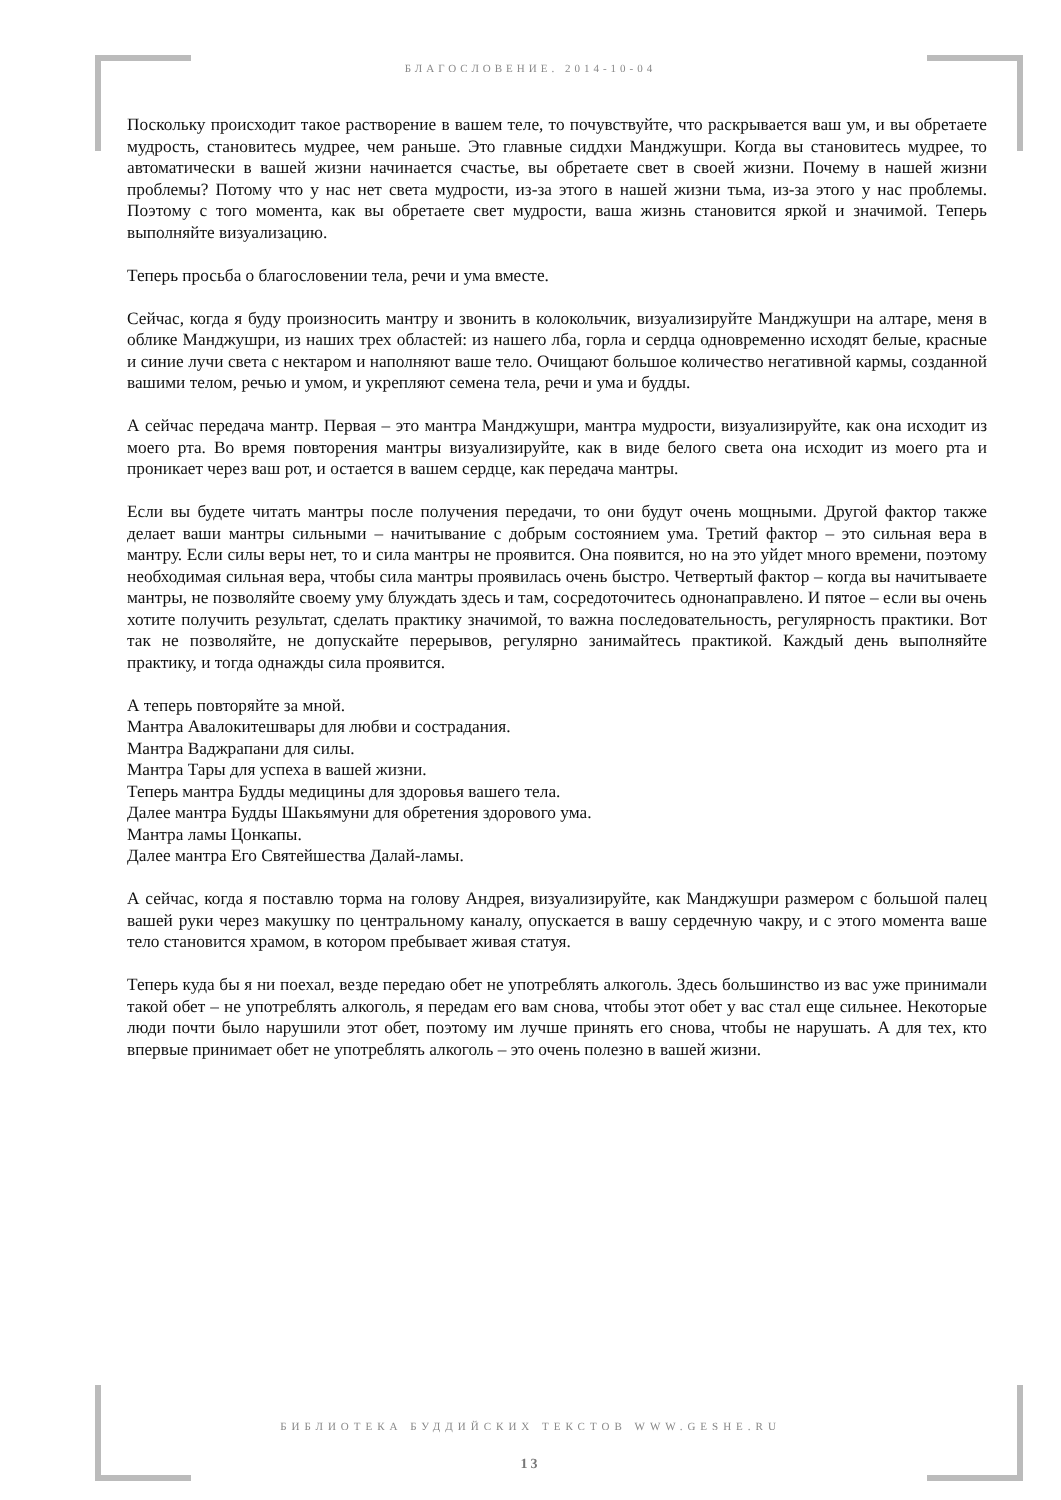БЛАГОСЛОВЕНИЕ. 2014-10-04
Поскольку происходит такое растворение в вашем теле, то почувствуйте, что раскрывается ваш ум, и вы обретаете мудрость, становитесь мудрее, чем раньше. Это главные сиддхи Манджушри. Когда вы становитесь мудрее, то автоматически в вашей жизни начинается счастье, вы обретаете свет в своей жизни. Почему в нашей жизни проблемы? Потому что у нас нет света мудрости, из-за этого в нашей жизни тьма, из-за этого у нас проблемы. Поэтому с того момента, как вы обретаете свет мудрости, ваша жизнь становится яркой и значимой. Теперь выполняйте визуализацию.
Теперь просьба о благословении тела, речи и ума вместе.
Сейчас, когда я буду произносить мантру и звонить в колокольчик, визуализируйте Манджушри на алтаре, меня в облике Манджушри, из наших трех областей: из нашего лба, горла и сердца одновременно исходят белые, красные и синие лучи света с нектаром и наполняют ваше тело. Очищают большое количество негативной кармы, созданной вашими телом, речью и умом, и укрепляют семена тела, речи и ума и будды.
А сейчас передача мантр. Первая – это мантра Манджушри, мантра мудрости, визуализируйте, как она исходит из моего рта. Во время повторения мантры визуализируйте, как в виде белого света она исходит из моего рта и проникает через ваш рот, и остается в вашем сердце, как передача мантры.
Если вы будете читать мантры после получения передачи, то они будут очень мощными. Другой фактор также делает ваши мантры сильными – начитывание с добрым состоянием ума. Третий фактор – это сильная вера в мантру. Если силы веры нет, то и сила мантры не проявится. Она появится, но на это уйдет много времени, поэтому необходимая сильная вера, чтобы сила мантры проявилась очень быстро. Четвертый фактор – когда вы начитываете мантры, не позволяйте своему уму блуждать здесь и там, сосредоточитесь однонаправлено. И пятое – если вы очень хотите получить результат, сделать практику значимой, то важна последовательность, регулярность практики. Вот так не позволяйте, не допускайте перерывов, регулярно занимайтесь практикой. Каждый день выполняйте практику, и тогда однажды сила проявится.
А теперь повторяйте за мной.
Мантра Авалокитешвары для любви и сострадания.
Мантра Ваджрапани для силы.
Мантра Тары для успеха в вашей жизни.
Теперь мантра Будды медицины для здоровья вашего тела.
Далее мантра Будды Шакьямуни для обретения здорового ума.
Мантра ламы Цонкапы.
Далее мантра Его Святейшества Далай-ламы.
А сейчас, когда я поставлю торма на голову Андрея, визуализируйте, как Манджушри размером с большой палец вашей руки через макушку по центральному каналу, опускается в вашу сердечную чакру, и с этого момента ваше тело становится храмом, в котором пребывает живая статуя.
Теперь куда бы я ни поехал, везде передаю обет не употреблять алкоголь. Здесь большинство из вас уже принимали такой обет – не употреблять алкоголь, я передам его вам снова, чтобы этот обет у вас стал еще сильнее. Некоторые люди почти было нарушили этот обет, поэтому им лучше принять его снова, чтобы не нарушать. А для тех, кто впервые принимает обет не употреблять алкоголь – это очень полезно в вашей жизни.
БИБЛИОТЕКА БУДДИЙСКИХ ТЕКСТОВ WWW.GESHE.RU
13